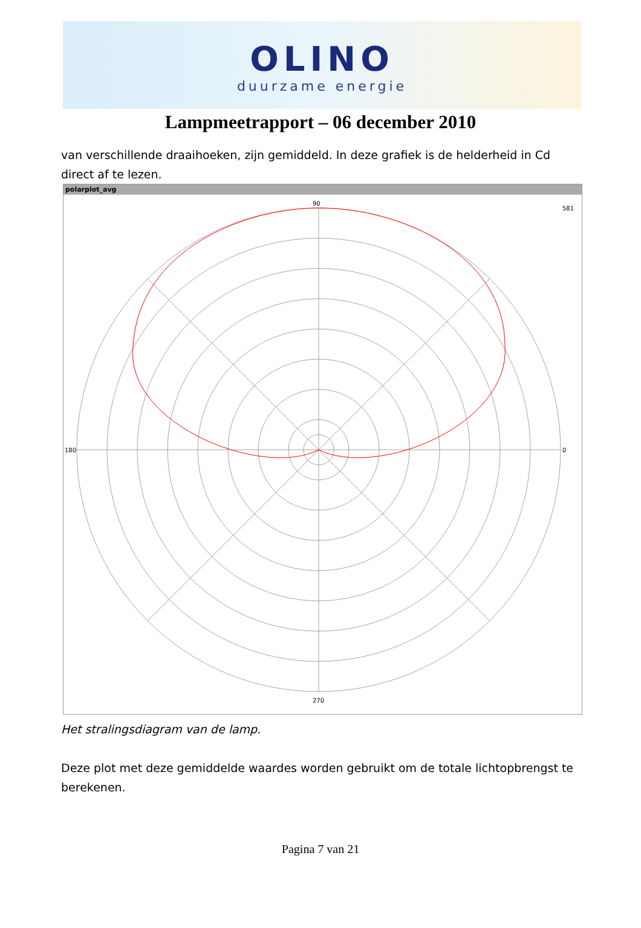OLINO
duurzame energie
Lampmeetrapport – 06 december 2010
van verschillende draaihoeken, zijn gemiddeld. In deze grafiek is de helderheid in Cd direct af te lezen.
polarplot_avg
90
270
180
581
0
Het stralingsdiagram van de lamp.
Deze plot met deze gemiddelde waardes worden gebruikt om de totale lichtopbrengst te berekenen.
Pagina 7 van 21